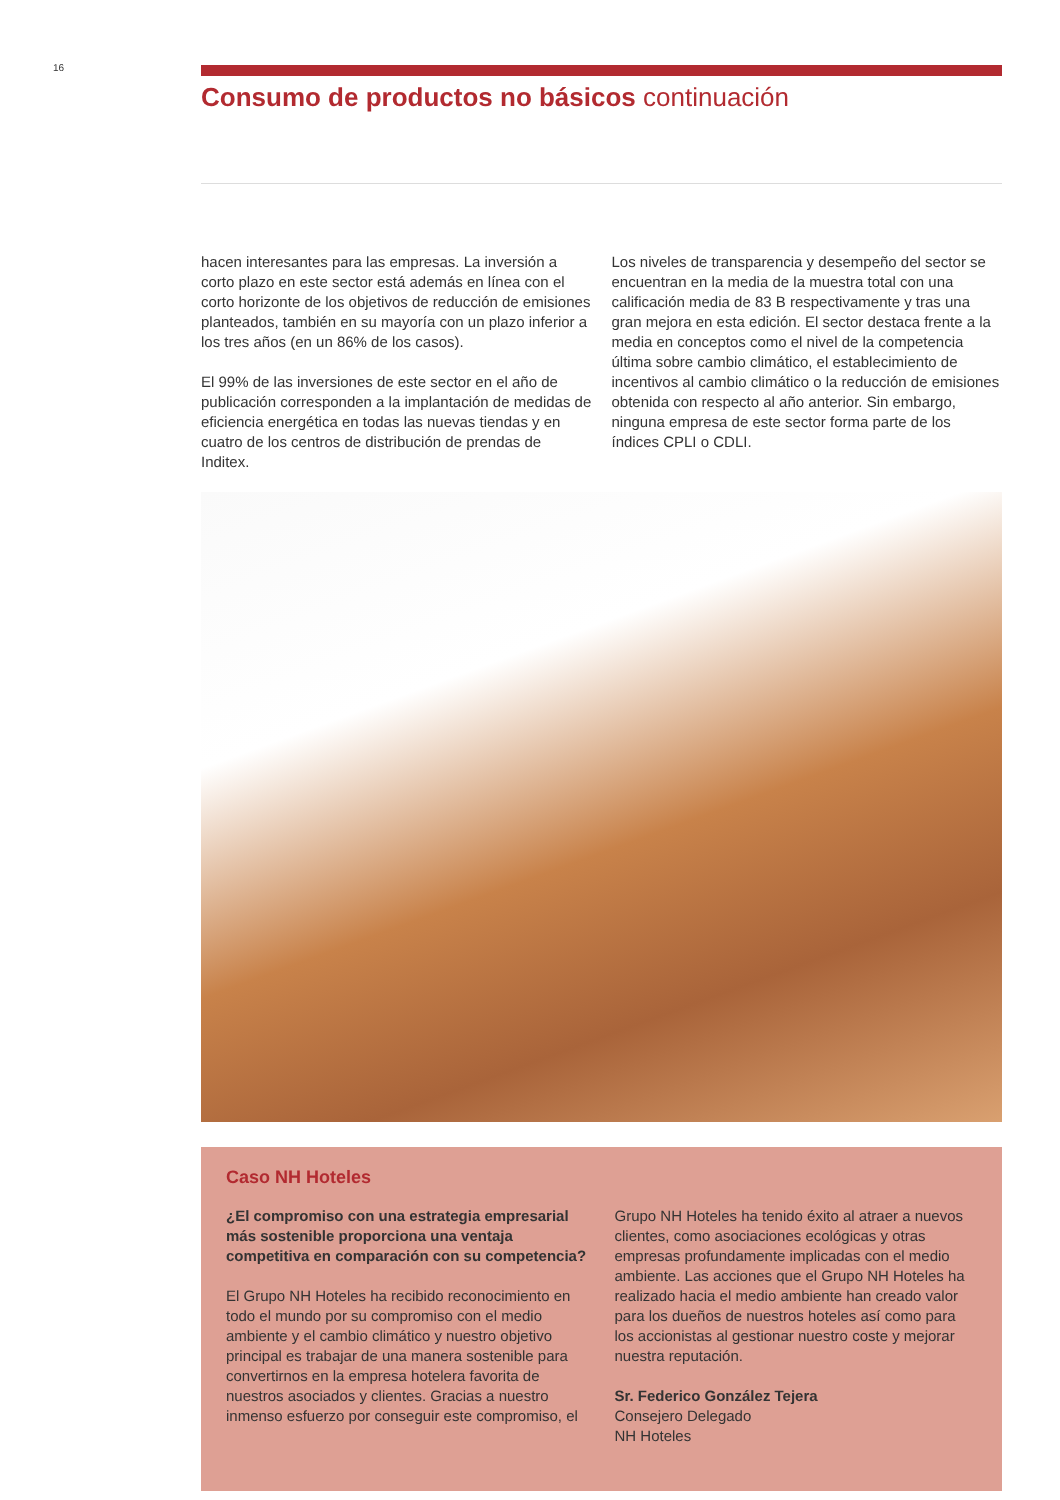16
Consumo de productos no básicos continuación
hacen interesantes para las empresas. La inversión a corto plazo en este sector está además en línea con el corto horizonte de los objetivos de reducción de emisiones planteados, también en su mayoría con un plazo inferior a los tres años (en un 86% de los casos).
El 99% de las inversiones de este sector en el año de publicación corresponden a la implantación de medidas de eficiencia energética en todas las nuevas tiendas y en cuatro de los centros de distribución de prendas de Inditex.
Los niveles de transparencia y desempeño del sector se encuentran en la media de la muestra total con una calificación media de 83 B respectivamente y tras una gran mejora en esta edición. El sector destaca frente a la media en conceptos como el nivel de la competencia última sobre cambio climático, el establecimiento de incentivos al cambio climático o la reducción de emisiones obtenida con respecto al año anterior. Sin embargo, ninguna empresa de este sector forma parte de los índices CPLI o CDLI.
Caso NH Hoteles
¿El compromiso con una estrategia empresarial más sostenible proporciona una ventaja competitiva en comparación con su competencia?
El Grupo NH Hoteles ha recibido reconocimiento en todo el mundo por su compromiso con el medio ambiente y el cambio climático y nuestro objetivo principal es trabajar de una manera sostenible para convertirnos en la empresa hotelera favorita de nuestros asociados y clientes. Gracias a nuestro inmenso esfuerzo por conseguir este compromiso, el
Grupo NH Hoteles ha tenido éxito al atraer a nuevos clientes, como asociaciones ecológicas y otras empresas profundamente implicadas con el medio ambiente. Las acciones que el Grupo NH Hoteles ha realizado hacia el medio ambiente han creado valor para los dueños de nuestros hoteles así como para los accionistas al gestionar nuestro coste y mejorar nuestra reputación.
Sr. Federico González Tejera
Consejero Delegado
NH Hoteles